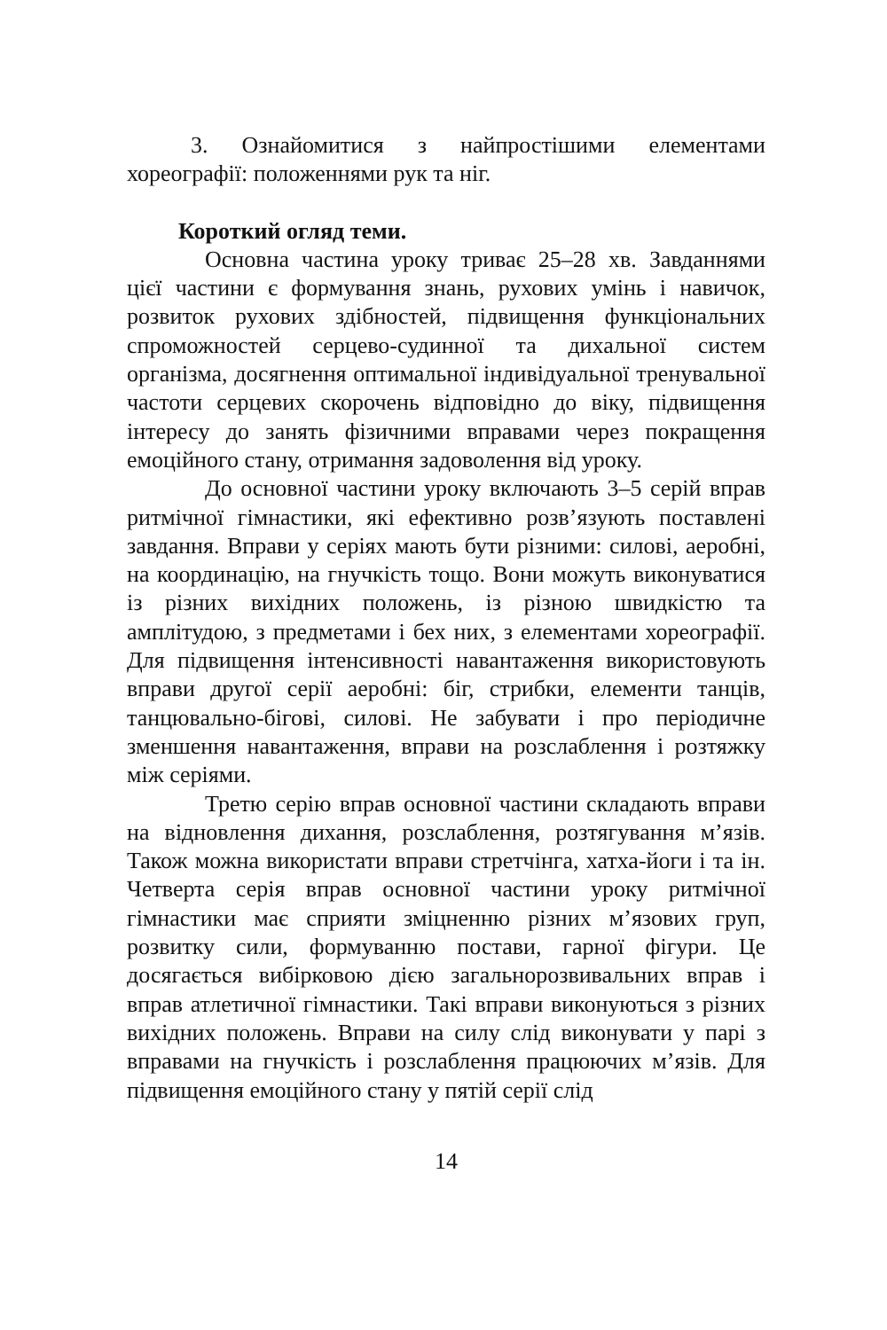3. Ознайомитися з найпростішими елементами хореографії: положеннями рук та ніг.
Короткий огляд теми.
Основна частина уроку триває 25–28 хв. Завданнями цієї частини є формування знань, рухових умінь і навичок, розвиток рухових здібностей, підвищення функціональних спроможностей серцево-судинної та дихальної систем організма, досягнення оптимальної індивідуальної тренувальної частоти серцевих скорочень відповідно до віку, підвищення інтересу до занять фізичними вправами через покращення емоційного стану, отримання задоволення від уроку.
До основної частини уроку включають 3–5 серій вправ ритмічної гімнастики, які ефективно розв’язують поставлені завдання. Вправи у серіях мають бути різними: силові, аеробні, на координацію, на гнучкість тощо. Вони можуть виконуватися із різних вихідних положень, із різною швидкістю та амплітудою, з предметами і бех них, з елементами хореографії. Для підвищення інтенсивності навантаження використовують вправи другої серії аеробні: біг, стрибки, елементи танців, танцювально-бігові, силові. Не забувати і про періодичне зменшення навантаження, вправи на розслаблення і розтяжку між серіями.
Третю серію вправ основної частини складають вправи на відновлення дихання, розслаблення, розтягування м’язів. Також можна використати вправи стретчінга, хатха-йоги і та ін. Четверта серія вправ основної частини уроку ритмічної гімнастики має сприяти зміцненню різних м’язових груп, розвитку сили, формуванню постави, гарної фігури. Це досягається вибірковою дією загальнорозвивальних вправ і вправ атлетичної гімнастики. Такі вправи виконуються з різних вихідних положень. Вправи на силу слід виконувати у парі з вправами на гнучкість і розслаблення працюючих м’язів. Для підвищення емоційного стану у пятій серії слід
14